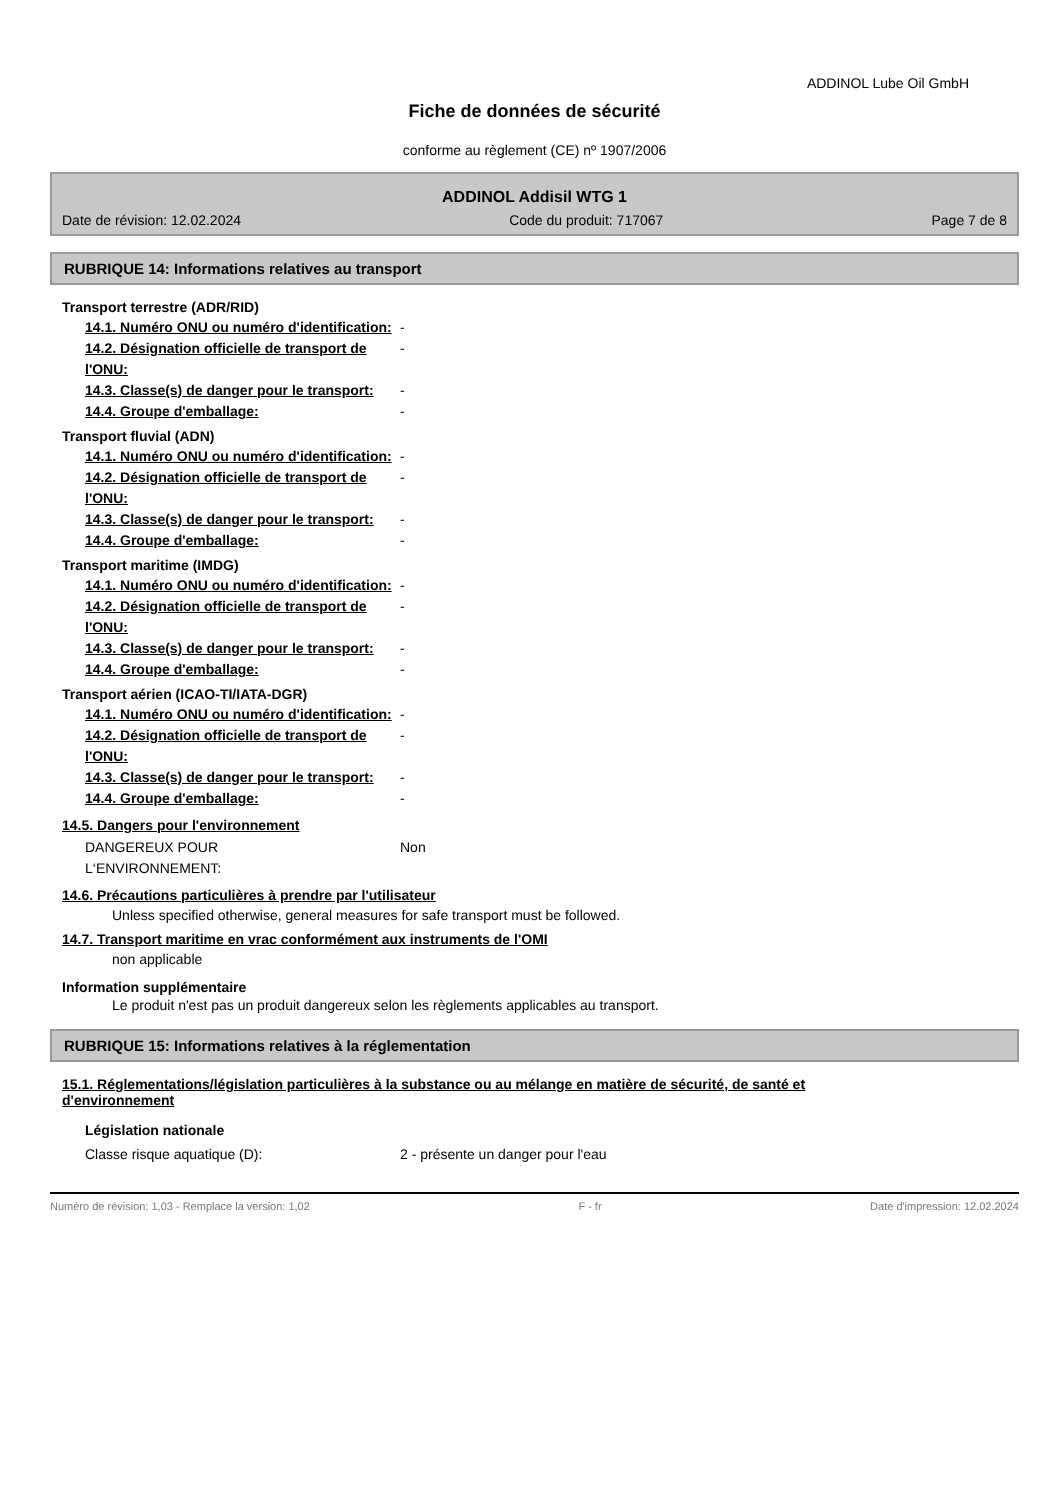ADDINOL Lube Oil GmbH
Fiche de données de sécurité
conforme au règlement (CE) nº 1907/2006
ADDINOL Addisil WTG 1
Date de révision: 12.02.2024 Code du produit: 717067 Page 7 de 8
RUBRIQUE 14: Informations relatives au transport
Transport terrestre (ADR/RID)
14.1. Numéro ONU ou numéro d'identification: -
14.2. Désignation officielle de transport de l'ONU: -
14.3. Classe(s) de danger pour le transport: -
14.4. Groupe d'emballage: -
Transport fluvial (ADN)
14.1. Numéro ONU ou numéro d'identification: -
14.2. Désignation officielle de transport de l'ONU: -
14.3. Classe(s) de danger pour le transport: -
14.4. Groupe d'emballage: -
Transport maritime (IMDG)
14.1. Numéro ONU ou numéro d'identification: -
14.2. Désignation officielle de transport de l'ONU: -
14.3. Classe(s) de danger pour le transport: -
14.4. Groupe d'emballage: -
Transport aérien (ICAO-TI/IATA-DGR)
14.1. Numéro ONU ou numéro d'identification: -
14.2. Désignation officielle de transport de l'ONU: -
14.3. Classe(s) de danger pour le transport: -
14.4. Groupe d'emballage: -
14.5. Dangers pour l'environnement
DANGEREUX POUR L‘ENVIRONNEMENT: Non
14.6. Précautions particulières à prendre par l'utilisateur
Unless specified otherwise, general measures for safe transport must be followed.
14.7. Transport maritime en vrac conformément aux instruments de l'OMI
non applicable
Information supplémentaire
Le produit n'est pas un produit dangereux selon les règlements applicables au transport.
RUBRIQUE 15: Informations relatives à la réglementation
15.1. Réglementations/législation particulières à la substance ou au mélange en matière de sécurité, de santé et d'environnement
Législation nationale
Classe risque aquatique (D): 2 - présente un danger pour l'eau
Numéro de révision: 1,03 - Remplace la version: 1,02 F - fr Date d'impression: 12.02.2024